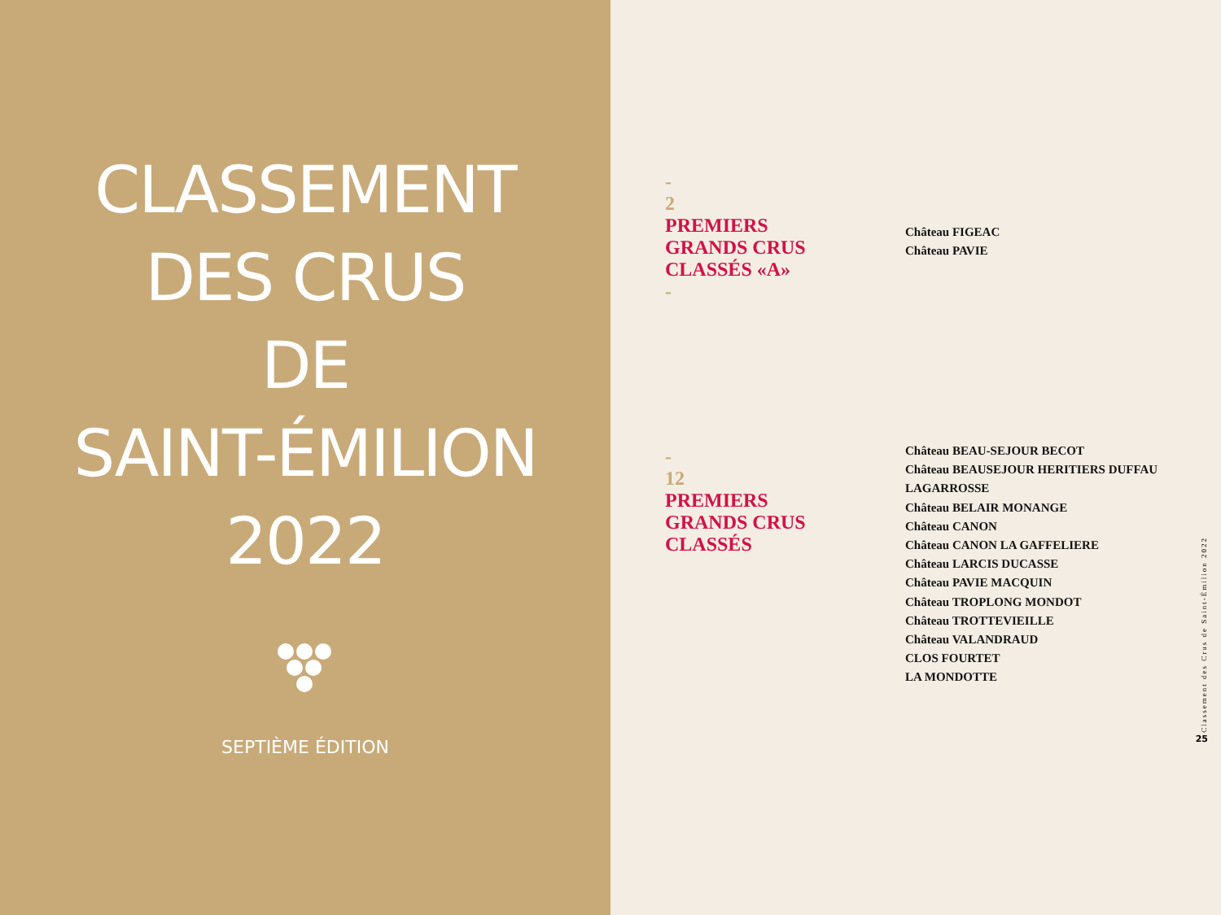CLASSEMENT
DES CRUS
DE
SAINT-ÉMILION
2022
SEPTIÈME ÉDITION
-
2
PREMIERS
GRANDS CRUS
CLASSÉS «A»
-
Château FIGEAC
Château PAVIE
-
12
PREMIERS
GRANDS CRUS
CLASSÉS
Château BEAU-SEJOUR BECOT
Château BEAUSEJOUR HERITIERS DUFFAU LAGARROSSE
Château BELAIR MONANGE
Château CANON
Château CANON LA GAFFELIERE
Château LARCIS DUCASSE
Château PAVIE MACQUIN
Château TROPLONG MONDOT
Château TROTTEVIEILLE
Château VALANDRAUD
CLOS FOURTET
LA MONDOTTE
Classement des Crus de Saint-Émilion 2022
25